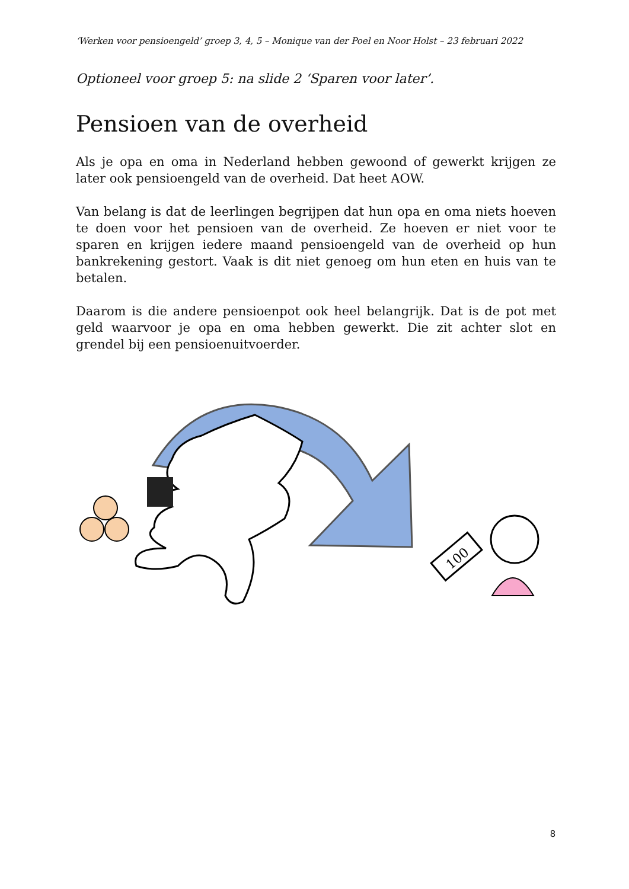‘Werken voor pensioengeld’ groep 3, 4, 5 – Monique van der Poel en Noor Holst – 23 februari 2022
Optioneel voor groep 5: na slide 2 ‘Sparen voor later’.
Pensioen van de overheid
Als je opa en oma in Nederland hebben gewoond of gewerkt krijgen ze later ook pensioengeld van de overheid. Dat heet AOW.
Van belang is dat de leerlingen begrijpen dat hun opa en oma niets hoeven te doen voor het pensioen van de overheid. Ze hoeven er niet voor te sparen en krijgen iedere maand pensioengeld van de overheid op hun bankrekening gestort. Vaak is dit niet genoeg om hun eten en huis van te betalen.
Daarom is die andere pensioenpot ook heel belangrijk. Dat is de pot met geld waarvoor je opa en oma hebben gewerkt. Die zit achter slot en grendel bij een pensioenuitvoerder.
100
8